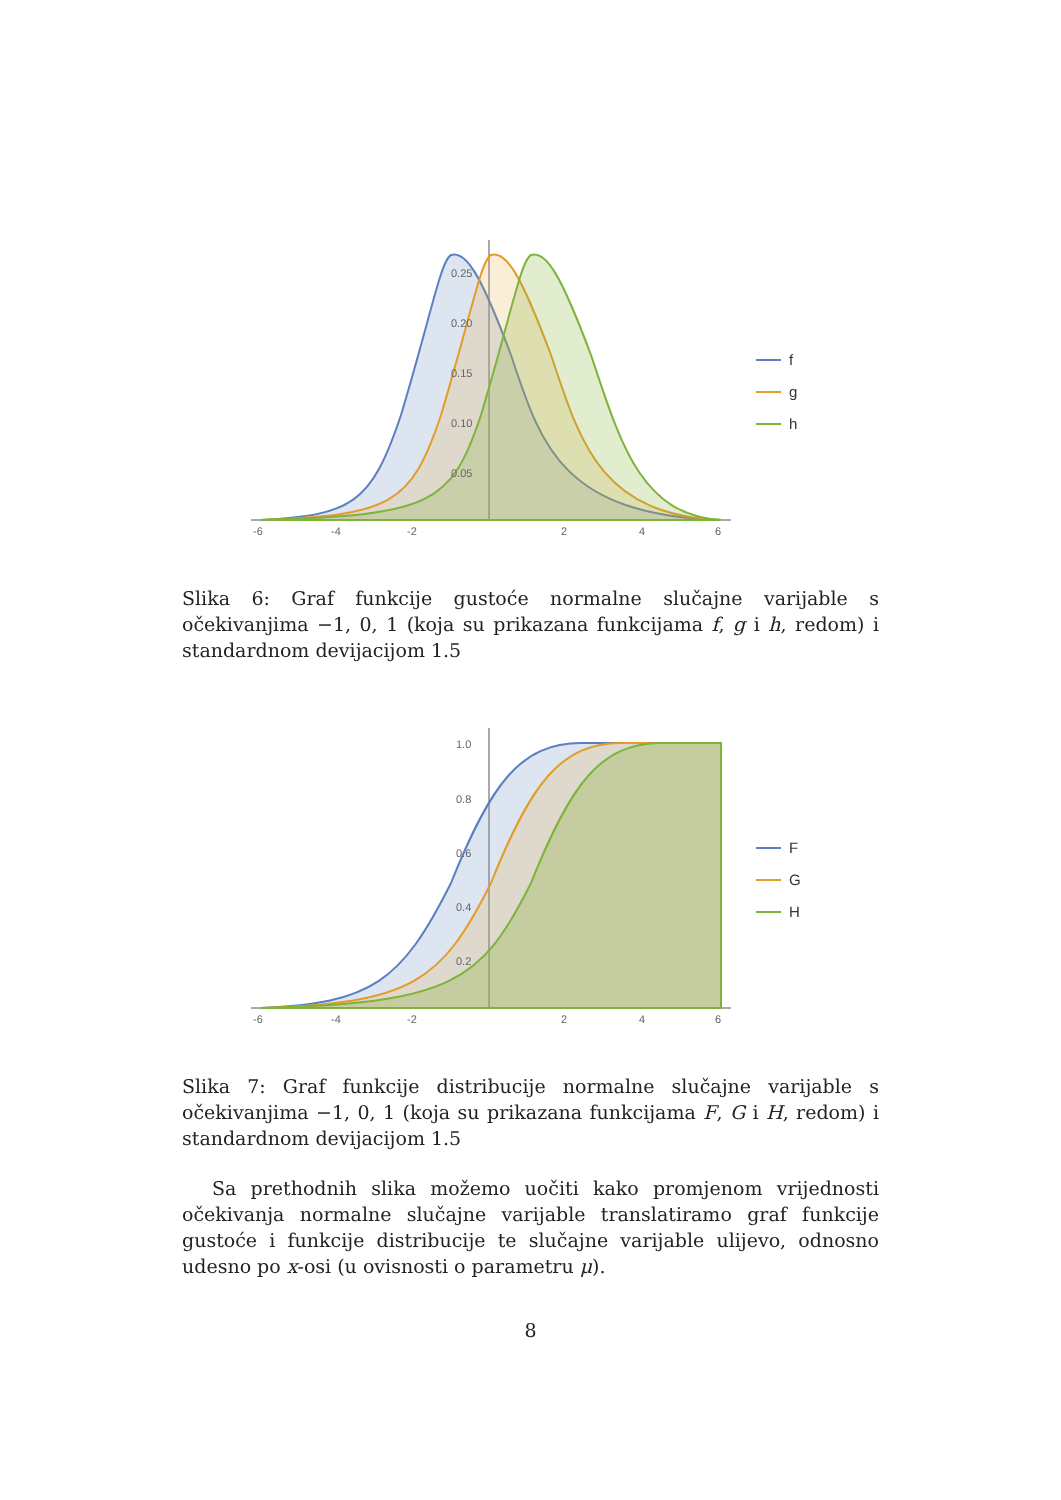0.25
0.20
0.15
0.10
0.05
-6
-4
-2
2
4
6
f
g
h
Slika 6: Graf funkcije gustoće normalne slučajne varijable s očekivanjima −1, 0, 1 (koja su prikazana funkcijama f, g i h, redom) i standardnom devijacijom 1.5
1.0
0.8
0.6
0.4
0.2
-6
-4
-2
2
4
6
F
G
H
Slika 7: Graf funkcije distribucije normalne slučajne varijable s očekivanjima −1, 0, 1 (koja su prikazana funkcijama F, G i H, redom) i standardnom devijacijom 1.5
Sa prethodnih slika možemo uočiti kako promjenom vrijednosti očekivanja normalne slučajne varijable translatiramo graf funkcije gustoće i funkcije distribucije te slučajne varijable ulijevo, odnosno udesno po x-osi (u ovisnosti o parametru μ).
8